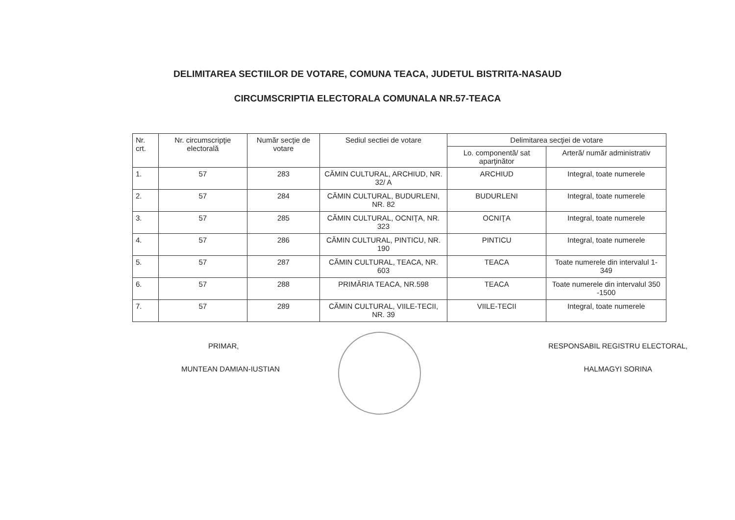DELIMITAREA SECTIILOR DE VOTARE, COMUNA TEACA, JUDETUL BISTRITA-NASAUD
CIRCUMSCRIPTIA ELECTORALA COMUNALA NR.57-TEACA
| Nr. crt. | Nr. circumscripţie electorală | Număr secţie de votare | Sediul sectiei de votare | Delimitarea secţiei de votare | |
| --- | --- | --- | --- | --- | --- |
| | | | | Lo. componentă/ sat aparţinător | Arteră/ număr administrativ |
| 1. | 57 | 283 | CĂMIN CULTURAL, ARCHIUD, NR. 32/ A | ARCHIUD | Integral, toate numerele |
| 2. | 57 | 284 | CĂMIN CULTURAL, BUDURLENI, NR. 82 | BUDURLENI | Integral, toate numerele |
| 3. | 57 | 285 | CĂMIN CULTURAL, OCNIŢA, NR. 323 | OCNIŢA | Integral, toate numerele |
| 4. | 57 | 286 | CĂMIN CULTURAL, PINTICU, NR. 190 | PINTICU | Integral, toate numerele |
| 5. | 57 | 287 | CĂMIN CULTURAL, TEACA, NR. 603 | TEACA | Toate numerele din intervalul 1- 349 |
| 6. | 57 | 288 | PRIMĂRIA TEACA, NR.598 | TEACA | Toate numerele din intervalul 350 -1500 |
| 7. | 57 | 289 | CĂMIN CULTURAL, VIILE-TECII, NR. 39 | VIILE-TECII | Integral, toate numerele |
PRIMAR,
MUNTEAN DAMIAN-IUSTIAN
RESPONSABIL REGISTRU ELECTORAL,
HALMAGYI SORINA